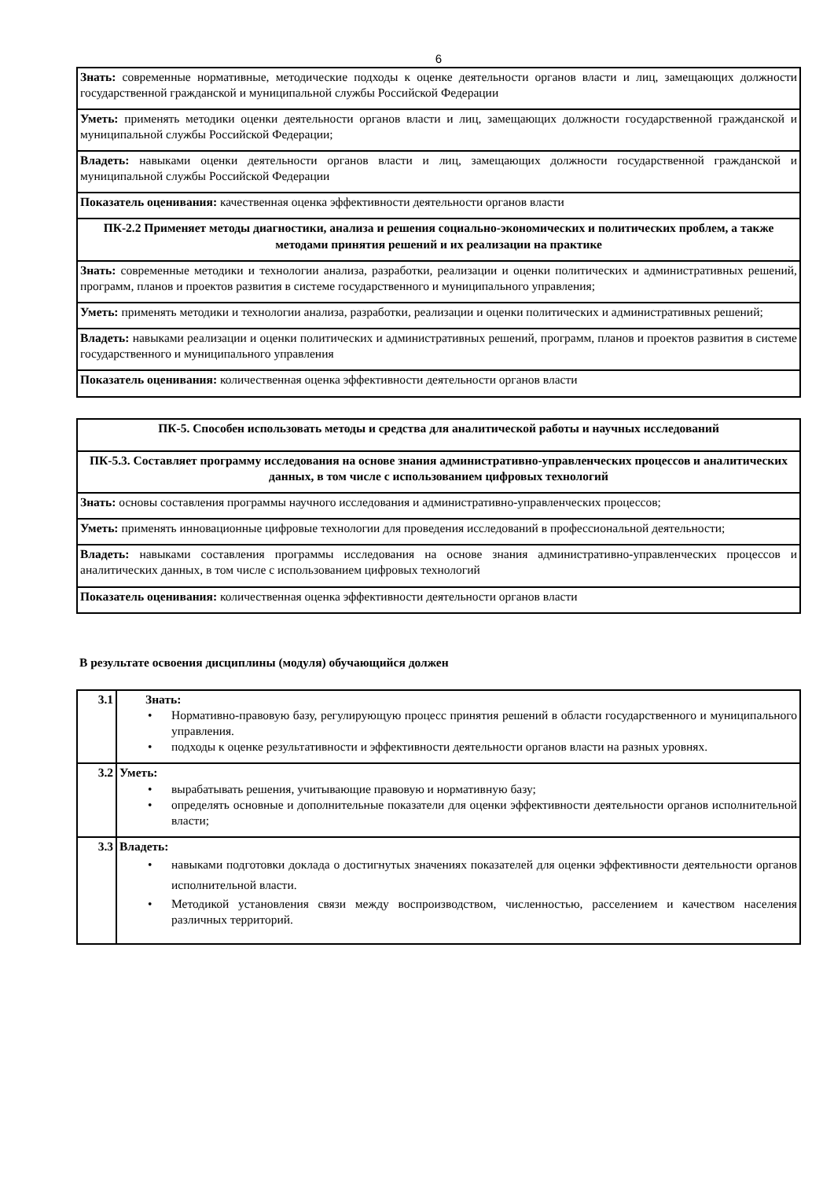6
| Знать: современные нормативные, методические подходы к оценке деятельности органов власти и лиц, замещающих должности государственной гражданской и муниципальной службы Российской Федерации |
| Уметь: применять методики оценки деятельности органов власти и лиц, замещающих должности государственной гражданской и муниципальной службы Российской Федерации; |
| Владеть: навыками оценки деятельности органов власти и лиц, замещающих должности государственной гражданской и муниципальной службы Российской Федерации |
| Показатель оценивания: качественная оценка эффективности деятельности органов власти |
| ПК-2.2 Применяет методы диагностики, анализа и решения социально-экономических и политических проблем, а также методами принятия решений и их реализации на практике |
| Знать: современные методики и технологии анализа, разработки, реализации и оценки политических и административных решений, программ, планов и проектов развития в системе государственного и муниципального управления; |
| Уметь: применять методики и технологии анализа, разработки, реализации и оценки политических и административных решений; |
| Владеть: навыками реализации и оценки политических и административных решений, программ, планов и проектов развития в системе государственного и муниципального управления |
| Показатель оценивания: количественная оценка эффективности деятельности органов власти |
| ПК-5. Способен использовать методы и средства для аналитической работы и научных исследований |
| ПК-5.3. Составляет программу исследования на основе знания административно-управленческих процессов и аналитических данных, в том числе с использованием цифровых технологий |
| Знать: основы составления программы научного исследования и административно-управленческих процессов; |
| Уметь: применять инновационные цифровые технологии для проведения исследований в профессиональной деятельности; |
| Владеть: навыками составления программы исследования на основе знания административно-управленческих процессов и аналитических данных, в том числе с использованием цифровых технологий |
| Показатель оценивания: количественная оценка эффективности деятельности органов власти |
В результате освоения дисциплины (модуля) обучающийся должен
| 3.1 | Знать: • Нормативно-правовую базу, регулирующую процесс принятия решений в области государственного и муниципального управления. • подходы к оценке результативности и эффективности деятельности органов власти на разных уровнях. |
| 3.2 | Уметь: • вырабатывать решения, учитывающие правовую и нормативную базу; • определять основные и дополнительные показатели для оценки эффективности деятельности органов исполнительной власти; |
| 3.3 | Владеть: • навыками подготовки доклада о достигнутых значениях показателей для оценки эффективности деятельности органов исполнительной власти. • Методикой установления связи между воспроизводством, численностью, расселением и качеством населения различных территорий. |